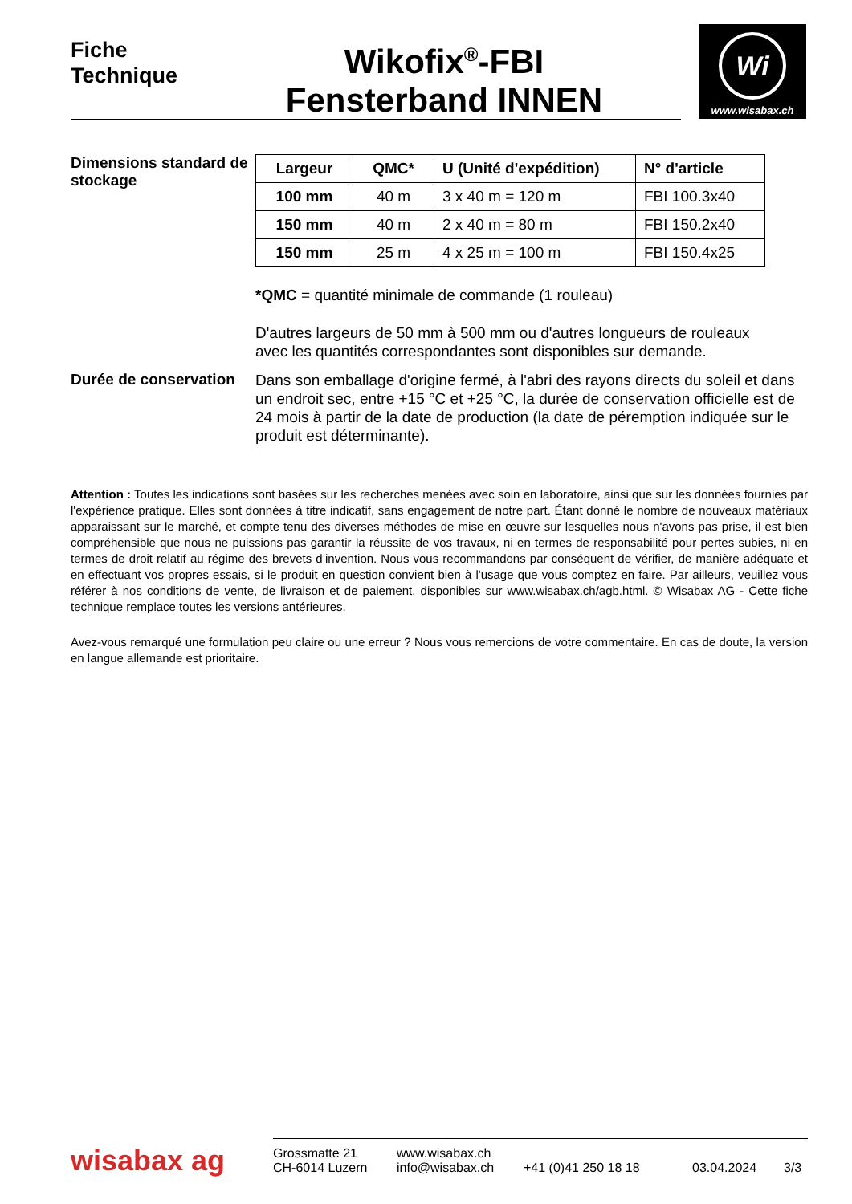Fiche
Technique
Wikofix<sup>®</sup>-FBI
Fensterband INNEN
Wi
www.wisabax.ch
Dimensions standard de stockage
| Largeur | QMC* | U (Unité d'expédition) | N° d'article |
| --- | --- | --- | --- |
| 100 mm | 40 m | 3 x 40 m = 120 m | FBI 100.3x40 |
| 150 mm | 40 m | 2 x 40 m = 80 m | FBI 150.2x40 |
| 150 mm | 25 m | 4 x 25 m = 100 m | FBI 150.4x25 |
*QMC = quantité minimale de commande (1 rouleau)
D'autres largeurs de 50 mm à 500 mm ou d'autres longueurs de rouleaux avec les quantités correspondantes sont disponibles sur demande.
Durée de conservation
Dans son emballage d'origine fermé, à l'abri des rayons directs du soleil et dans un endroit sec, entre +15 °C et +25 °C, la durée de conservation officielle est de 24 mois à partir de la date de production (la date de péremption indiquée sur le produit est déterminante).
Attention : Toutes les indications sont basées sur les recherches menées avec soin en laboratoire, ainsi que sur les données fournies par l'expérience pratique. Elles sont données à titre indicatif, sans engagement de notre part. Étant donné le nombre de nouveaux matériaux apparaissant sur le marché, et compte tenu des diverses méthodes de mise en œuvre sur lesquelles nous n'avons pas prise, il est bien compréhensible que nous ne puissions pas garantir la réussite de vos travaux, ni en termes de responsabilité pour pertes subies, ni en termes de droit relatif au régime des brevets d’invention. Nous vous recommandons par conséquent de vérifier, de manière adéquate et en effectuant vos propres essais, si le produit en question convient bien à l'usage que vous comptez en faire. Par ailleurs, veuillez vous référer à nos conditions de vente, de livraison et de paiement, disponibles sur www.wisabax.ch/agb.html. © Wisabax AG - Cette fiche technique remplace toutes les versions antérieures.
Avez-vous remarqué une formulation peu claire ou une erreur ? Nous vous remercions de votre commentaire. En cas de doute, la version en langue allemande est prioritaire.
wisabax ag
Grossmatte 21
CH-6014 Luzern
www.wisabax.ch
info@wisabax.ch
+41 (0)41 250 18 18
03.04.2024
3/3